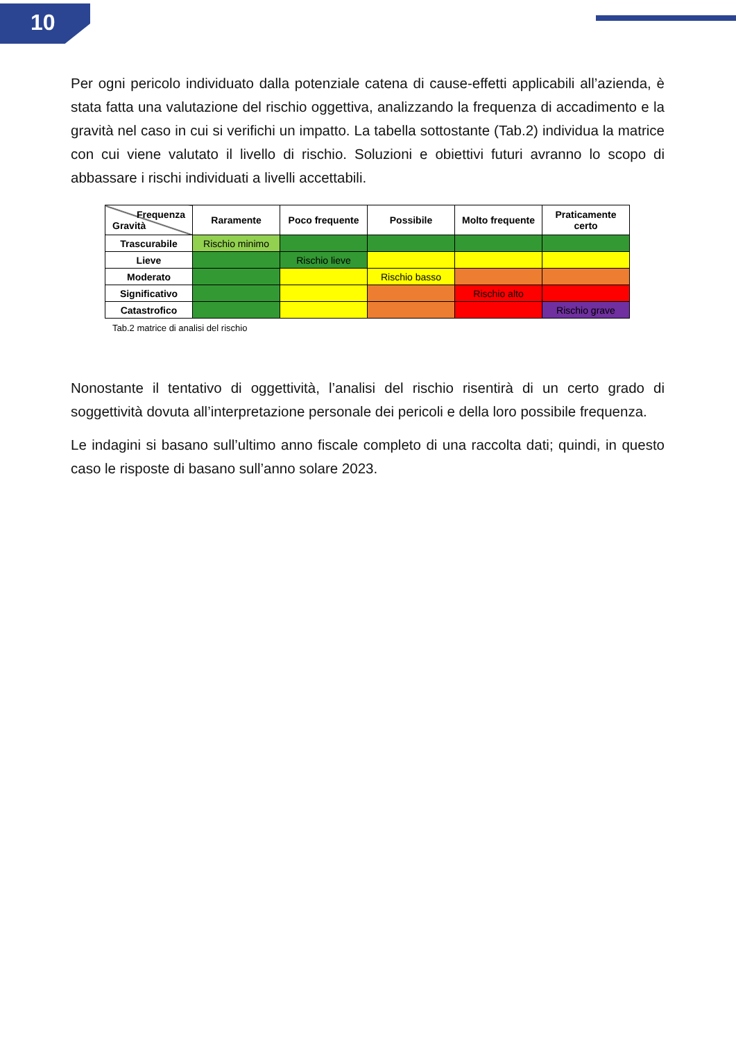10
Per ogni pericolo individuato dalla potenziale catena di cause-effetti applicabili all’azienda, è stata fatta una valutazione del rischio oggettiva, analizzando la frequenza di accadimento e la gravità nel caso in cui si verifichi un impatto. La tabella sottostante (Tab.2) individua la matrice con cui viene valutato il livello di rischio. Soluzioni e obiettivi futuri avranno lo scopo di abbassare i rischi individuati a livelli accettabili.
| Frequenza Gravità | Raramente | Poco frequente | Possibile | Molto frequente | Praticamente certo |
| --- | --- | --- | --- | --- | --- |
| Trascurabile | Rischio minimo | | | | |
| Lieve | | Rischio lieve | | | |
| Moderato | | | Rischio basso | | |
| Significativo | | | | Rischio alto | |
| Catastrofico | | | | | Rischio grave |
Tab.2 matrice di analisi del rischio
Nonostante il tentativo di oggettività, l’analisi del rischio risentirà di un certo grado di soggettività dovuta all’interpretazione personale dei pericoli e della loro possibile frequenza.
Le indagini si basano sull’ultimo anno fiscale completo di una raccolta dati; quindi, in questo caso le risposte di basano sull’anno solare 2023.